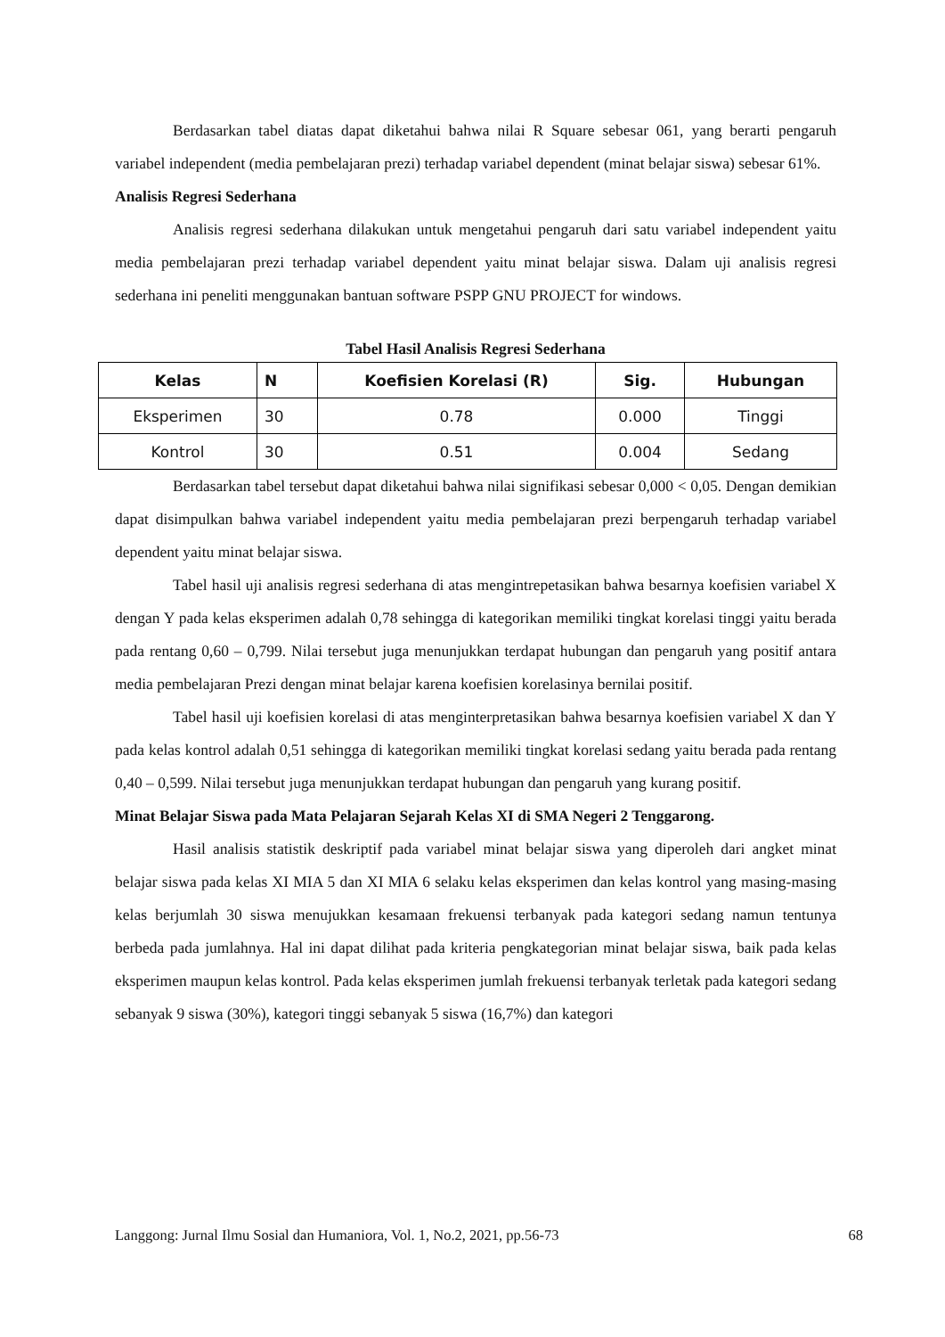Berdasarkan tabel diatas dapat diketahui bahwa nilai R Square sebesar 061, yang berarti pengaruh variabel independent (media pembelajaran prezi) terhadap variabel dependent (minat belajar siswa) sebesar 61%.
Analisis Regresi Sederhana
Analisis regresi sederhana dilakukan untuk mengetahui pengaruh dari satu variabel independent yaitu media pembelajaran prezi terhadap variabel dependent yaitu minat belajar siswa. Dalam uji analisis regresi sederhana ini peneliti menggunakan bantuan software PSPP GNU PROJECT for windows.
Tabel Hasil Analisis Regresi Sederhana
| Kelas | N | Koefisien Korelasi (R) | Sig. | Hubungan |
| --- | --- | --- | --- | --- |
| Eksperimen | 30 | 0.78 | 0.000 | Tinggi |
| Kontrol | 30 | 0.51 | 0.004 | Sedang |
Berdasarkan tabel tersebut dapat diketahui bahwa nilai signifikasi sebesar 0,000 < 0,05. Dengan demikian dapat disimpulkan bahwa variabel independent yaitu media pembelajaran prezi berpengaruh terhadap variabel dependent yaitu minat belajar siswa.
Tabel hasil uji analisis regresi sederhana di atas mengintrepetasikan bahwa besarnya koefisien variabel X dengan Y pada kelas eksperimen adalah 0,78 sehingga di kategorikan memiliki tingkat korelasi tinggi yaitu berada pada rentang 0,60 – 0,799. Nilai tersebut juga menunjukkan terdapat hubungan dan pengaruh yang positif antara media pembelajaran Prezi dengan minat belajar karena koefisien korelasinya bernilai positif.
Tabel hasil uji koefisien korelasi di atas menginterpretasikan bahwa besarnya koefisien variabel X dan Y pada kelas kontrol adalah 0,51 sehingga di kategorikan memiliki tingkat korelasi sedang yaitu berada pada rentang 0,40 – 0,599. Nilai tersebut juga menunjukkan terdapat hubungan dan pengaruh yang kurang positif.
Minat Belajar Siswa pada Mata Pelajaran Sejarah Kelas XI di SMA Negeri 2 Tenggarong.
Hasil analisis statistik deskriptif pada variabel minat belajar siswa yang diperoleh dari angket minat belajar siswa pada kelas XI MIA 5 dan XI MIA 6 selaku kelas eksperimen dan kelas kontrol yang masing-masing kelas berjumlah 30 siswa menujukkan kesamaan frekuensi terbanyak pada kategori sedang namun tentunya berbeda pada jumlahnya. Hal ini dapat dilihat pada kriteria pengkategorian minat belajar siswa, baik pada kelas eksperimen maupun kelas kontrol. Pada kelas eksperimen jumlah frekuensi terbanyak terletak pada kategori sedang sebanyak 9 siswa (30%), kategori tinggi sebanyak 5 siswa (16,7%) dan kategori
Langgong: Jurnal Ilmu Sosial dan Humaniora, Vol. 1, No.2, 2021, pp.56-73 68